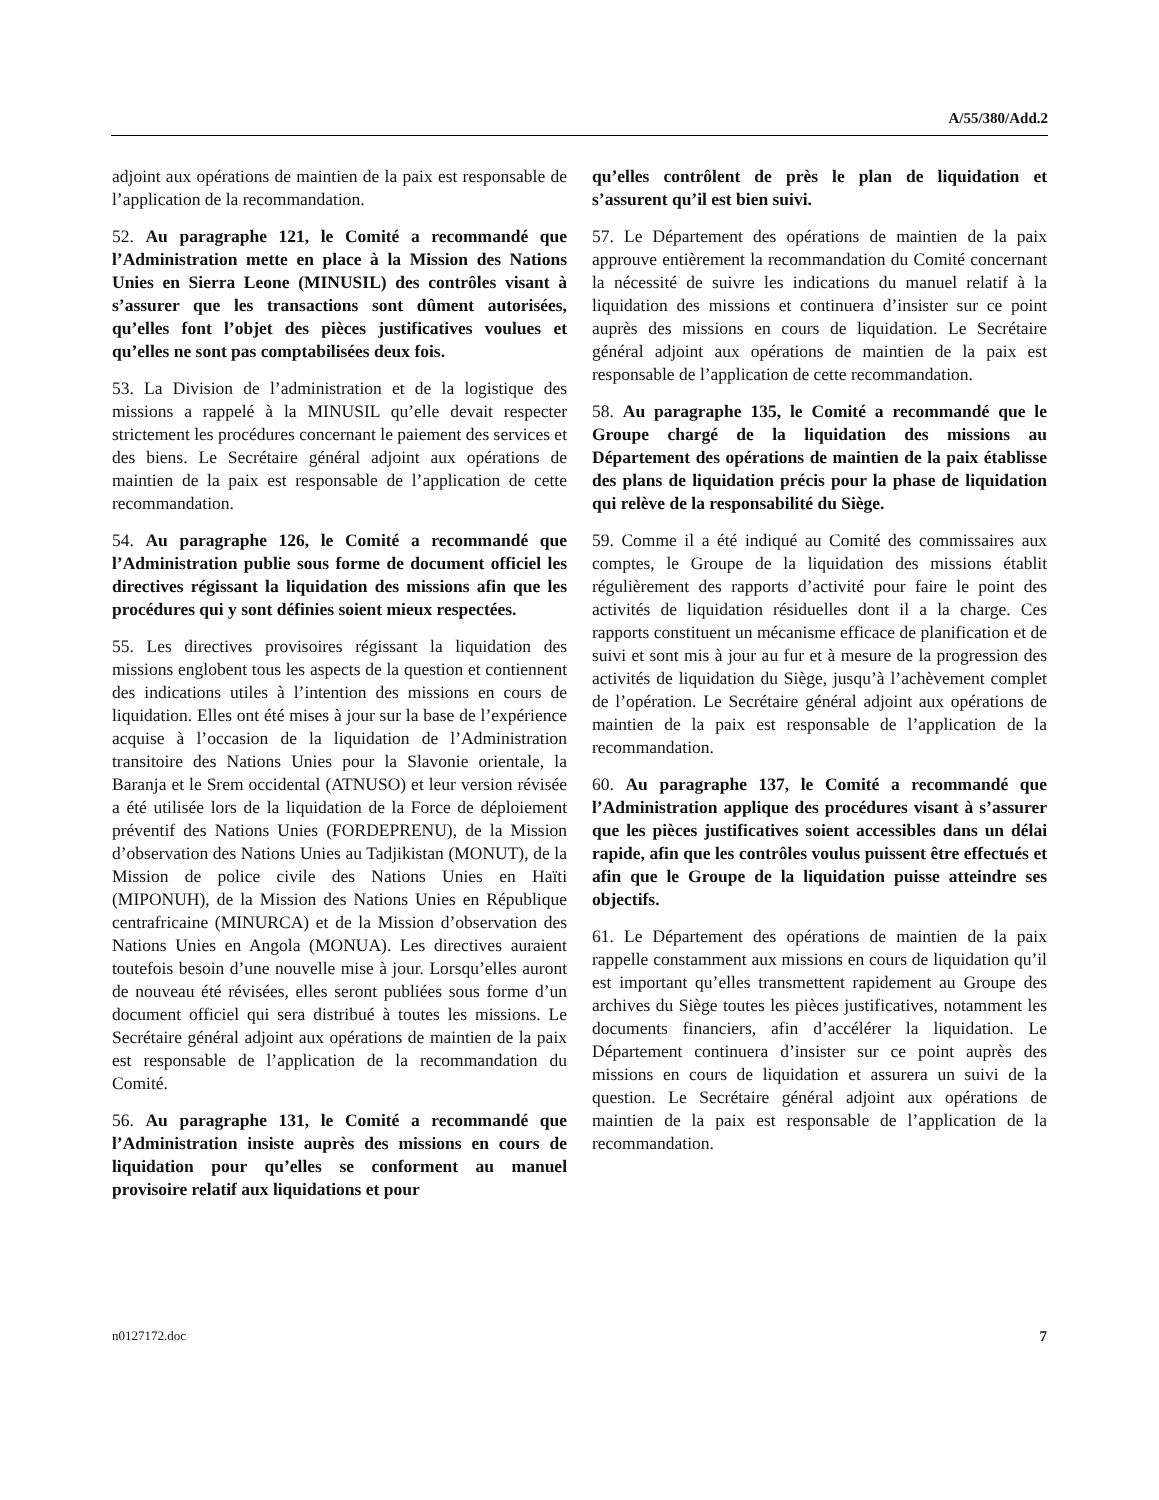A/55/380/Add.2
adjoint aux opérations de maintien de la paix est responsable de l’application de la recommandation.
52. Au paragraphe 121, le Comité a recommandé que l’Administration mette en place à la Mission des Nations Unies en Sierra Leone (MINUSIL) des contrôles visant à s’assurer que les transactions sont dûment autorisées, qu’elles font l’objet des pièces justificatives voulues et qu’elles ne sont pas comptabilisées deux fois.
53. La Division de l’administration et de la logistique des missions a rappelé à la MINUSIL qu’elle devait respecter strictement les procédures concernant le paiement des services et des biens. Le Secrétaire général adjoint aux opérations de maintien de la paix est responsable de l’application de cette recommandation.
54. Au paragraphe 126, le Comité a recommandé que l’Administration publie sous forme de document officiel les directives régissant la liquidation des missions afin que les procédures qui y sont définies soient mieux respectées.
55. Les directives provisoires régissant la liquidation des missions englobent tous les aspects de la question et contiennent des indications utiles à l’intention des missions en cours de liquidation. Elles ont été mises à jour sur la base de l’expérience acquise à l’occasion de la liquidation de l’Administration transitoire des Nations Unies pour la Slavonie orientale, la Baranja et le Srem occidental (ATNUSO) et leur version révisée a été utilisée lors de la liquidation de la Force de déploiement préventif des Nations Unies (FORDEPRENU), de la Mission d’observation des Nations Unies au Tadjikistan (MONUT), de la Mission de police civile des Nations Unies en Haïti (MIPONUH), de la Mission des Nations Unies en République centrafricaine (MINURCA) et de la Mission d’observation des Nations Unies en Angola (MONUA). Les directives auraient toutefois besoin d’une nouvelle mise à jour. Lorsqu’elles auront de nouveau été révisées, elles seront publiées sous forme d’un document officiel qui sera distribué à toutes les missions. Le Secrétaire général adjoint aux opérations de maintien de la paix est responsable de l’application de la recommandation du Comité.
56. Au paragraphe 131, le Comité a recommandé que l’Administration insiste auprès des missions en cours de liquidation pour qu’elles se conforment au manuel provisoire relatif aux liquidations et pour
qu’elles contrôlent de près le plan de liquidation et s’assurent qu’il est bien suivi.
57. Le Département des opérations de maintien de la paix approuve entièrement la recommandation du Comité concernant la nécessité de suivre les indications du manuel relatif à la liquidation des missions et continuera d’insister sur ce point auprès des missions en cours de liquidation. Le Secrétaire général adjoint aux opérations de maintien de la paix est responsable de l’application de cette recommandation.
58. Au paragraphe 135, le Comité a recommandé que le Groupe chargé de la liquidation des missions au Département des opérations de maintien de la paix établisse des plans de liquidation précis pour la phase de liquidation qui relève de la responsabilité du Siège.
59. Comme il a été indiqué au Comité des commissaires aux comptes, le Groupe de la liquidation des missions établit régulièrement des rapports d’activité pour faire le point des activités de liquidation résiduelles dont il a la charge. Ces rapports constituent un mécanisme efficace de planification et de suivi et sont mis à jour au fur et à mesure de la progression des activités de liquidation du Siège, jusqu’à l’achèvement complet de l’opération. Le Secrétaire général adjoint aux opérations de maintien de la paix est responsable de l’application de la recommandation.
60. Au paragraphe 137, le Comité a recommandé que l’Administration applique des procédures visant à s’assurer que les pièces justificatives soient accessibles dans un délai rapide, afin que les contrôles voulus puissent être effectués et afin que le Groupe de la liquidation puisse atteindre ses objectifs.
61. Le Département des opérations de maintien de la paix rappelle constamment aux missions en cours de liquidation qu’il est important qu’elles transmettent rapidement au Groupe des archives du Siège toutes les pièces justificatives, notamment les documents financiers, afin d’accélérer la liquidation. Le Département continuera d’insister sur ce point auprès des missions en cours de liquidation et assurera un suivi de la question. Le Secrétaire général adjoint aux opérations de maintien de la paix est responsable de l’application de la recommandation.
n0127172.doc 7